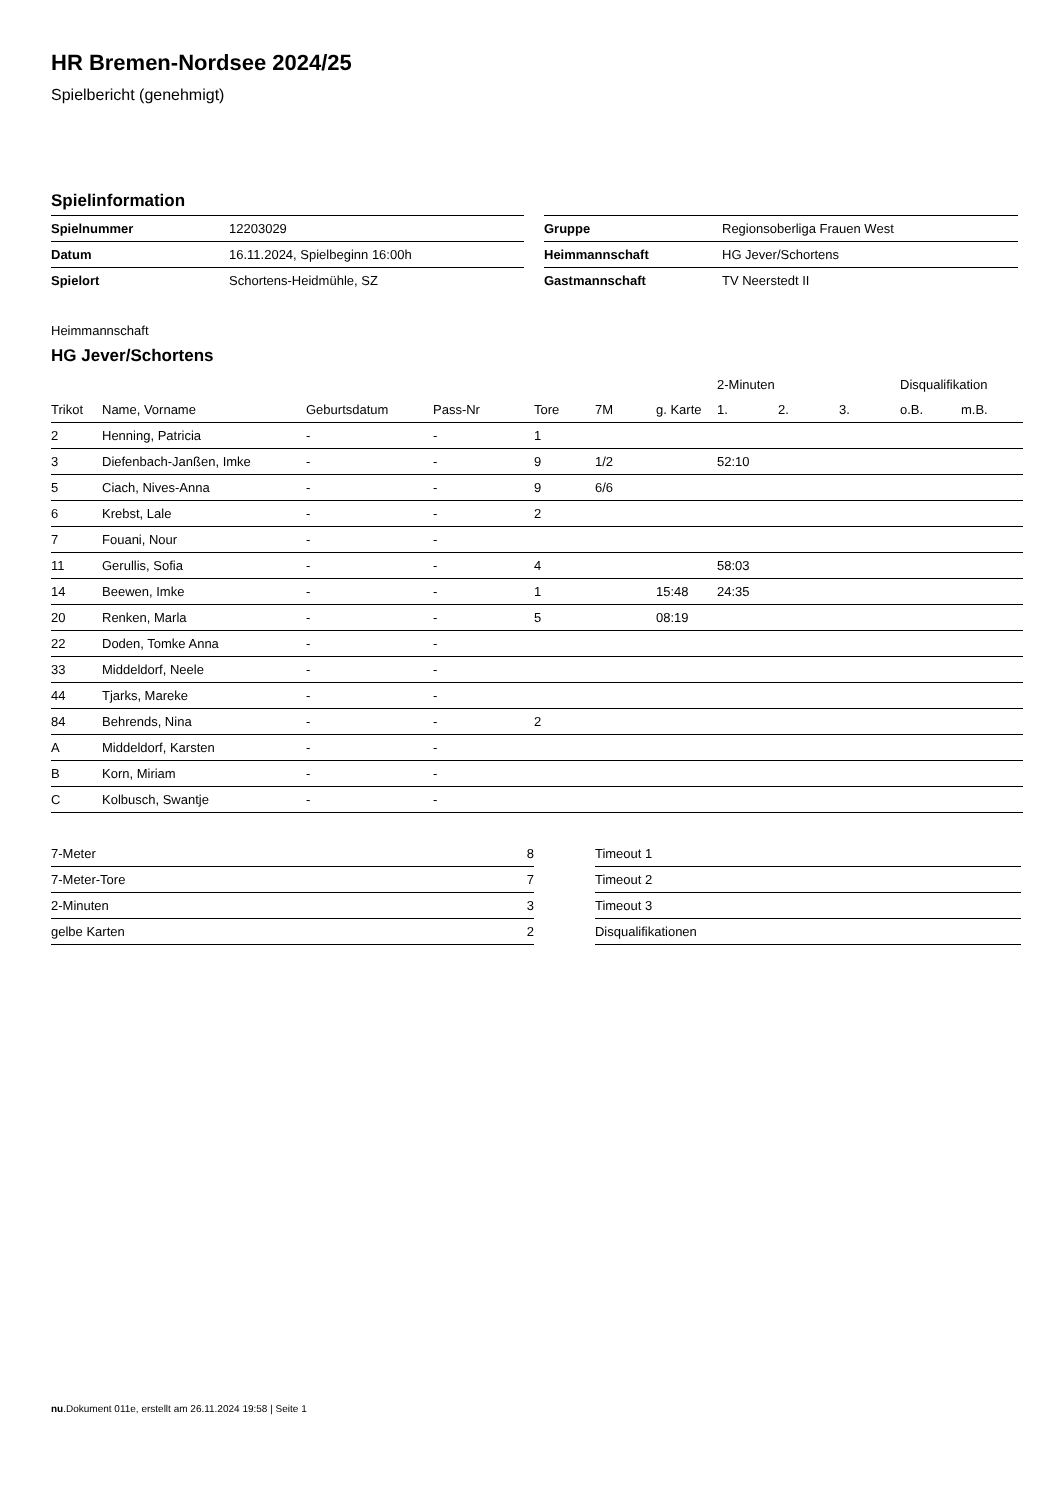HR Bremen-Nordsee 2024/25
Spielbericht (genehmigt)
Spielinformation
| Spielnummer | 12203029 |
| Datum | 16.11.2024, Spielbeginn 16:00h |
| Spielort | Schortens-Heidmühle, SZ |
| Gruppe | Regionsoberliga Frauen West |
| Heimmannschaft | HG Jever/Schortens |
| Gastmannschaft | TV Neerstedt II |
Heimmannschaft
HG Jever/Schortens
| | | | | | | | 2-Minuten | | | Disqualifikation | |
| --- | --- | --- | --- | --- | --- | --- | --- | --- | --- | --- | --- |
| Trikot | Name, Vorname | Geburtsdatum | Pass-Nr | Tore | 7M | g. Karte | 1. | 2. | 3. | o.B. | m.B. |
| 2 | Henning, Patricia | - | - | 1 | | | | | | | |
| 3 | Diefenbach-Janßen, Imke | - | - | 9 | 1/2 | | 52:10 | | | | |
| 5 | Ciach, Nives-Anna | - | - | 9 | 6/6 | | | | | | |
| 6 | Krebst, Lale | - | - | 2 | | | | | | | |
| 7 | Fouani, Nour | - | - | | | | | | | | |
| 11 | Gerullis, Sofia | - | - | 4 | | | 58:03 | | | | |
| 14 | Beewen, Imke | - | - | 1 | | 15:48 | 24:35 | | | | |
| 20 | Renken, Marla | - | - | 5 | | 08:19 | | | | | |
| 22 | Doden, Tomke Anna | - | - | | | | | | | | |
| 33 | Middeldorf, Neele | - | - | | | | | | | | |
| 44 | Tjarks, Mareke | - | - | | | | | | | | |
| 84 | Behrends, Nina | - | - | 2 | | | | | | | |
| A | Middeldorf, Karsten | - | - | | | | | | | | |
| B | Korn, Miriam | - | - | | | | | | | | |
| C | Kolbusch, Swantje | - | - | | | | | | | | |
| 7-Meter | 8 |
| 7-Meter-Tore | 7 |
| 2-Minuten | 3 |
| gelbe Karten | 2 |
| Timeout 1 |
| Timeout 2 |
| Timeout 3 |
| Disqualifikationen |
nu.Dokument 011e, erstellt am 26.11.2024 19:58 | Seite 1